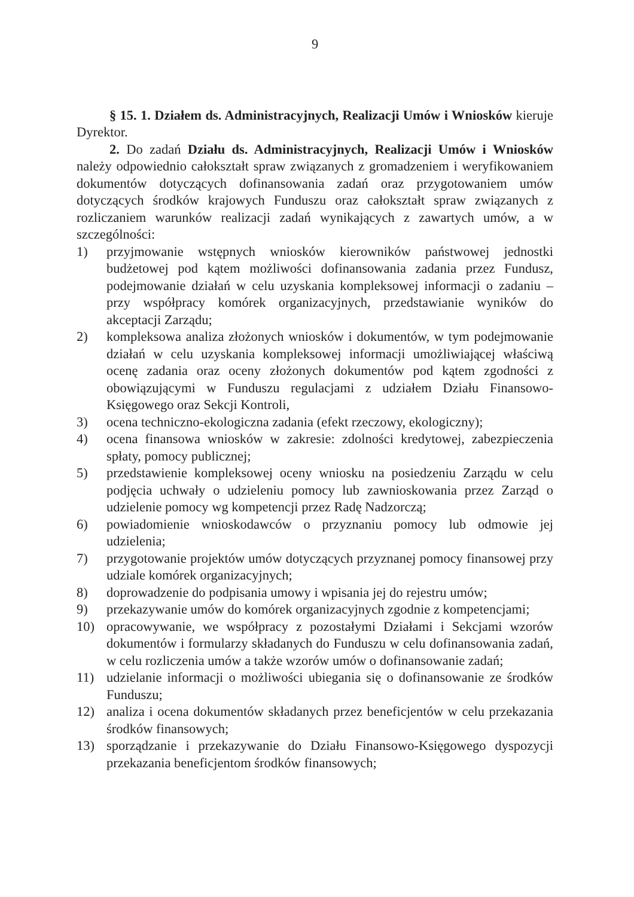9
§ 15. 1. Działem ds. Administracyjnych, Realizacji Umów i Wniosków kieruje Dyrektor.
2. Do zadań Działu ds. Administracyjnych, Realizacji Umów i Wniosków należy odpowiednio całokształt spraw związanych z gromadzeniem i weryfikowaniem dokumentów dotyczących dofinansowania zadań oraz przygotowaniem umów dotyczących środków krajowych Funduszu oraz całokształt spraw związanych z rozliczaniem warunków realizacji zadań wynikających z zawartych umów, a w szczególności:
1) przyjmowanie wstępnych wniosków kierowników państwowej jednostki budżetowej pod kątem możliwości dofinansowania zadania przez Fundusz, podejmowanie działań w celu uzyskania kompleksowej informacji o zadaniu – przy współpracy komórek organizacyjnych, przedstawianie wyników do akceptacji Zarządu;
2) kompleksowa analiza złożonych wniosków i dokumentów, w tym podejmowanie działań w celu uzyskania kompleksowej informacji umożliwiającej właściwą ocenę zadania oraz oceny złożonych dokumentów pod kątem zgodności z obowiązującymi w Funduszu regulacjami z udziałem Działu Finansowo-Księgowego oraz Sekcji Kontroli,
3) ocena techniczno-ekologiczna zadania (efekt rzeczowy, ekologiczny);
4) ocena finansowa wniosków w zakresie: zdolności kredytowej, zabezpieczenia spłaty, pomocy publicznej;
5) przedstawienie kompleksowej oceny wniosku na posiedzeniu Zarządu w celu podjęcia uchwały o udzieleniu pomocy lub zawnioskowania przez Zarząd o udzielenie pomocy wg kompetencji przez Radę Nadzorczą;
6) powiadomienie wnioskodawców o przyznaniu pomocy lub odmowie jej udzielenia;
7) przygotowanie projektów umów dotyczących przyznanej pomocy finansowej przy udziale komórek organizacyjnych;
8) doprowadzenie do podpisania umowy i wpisania jej do rejestru umów;
9) przekazywanie umów do komórek organizacyjnych zgodnie z kompetencjami;
10) opracowywanie, we współpracy z pozostałymi Działami i Sekcjami wzorów dokumentów i formularzy składanych do Funduszu w celu dofinansowania zadań, w celu rozliczenia umów a także wzorów umów o dofinansowanie zadań;
11) udzielanie informacji o możliwości ubiegania się o dofinansowanie ze środków Funduszu;
12) analiza i ocena dokumentów składanych przez beneficjentów w celu przekazania środków finansowych;
13) sporządzanie i przekazywanie do Działu Finansowo-Księgowego dyspozycji przekazania beneficjentom środków finansowych;